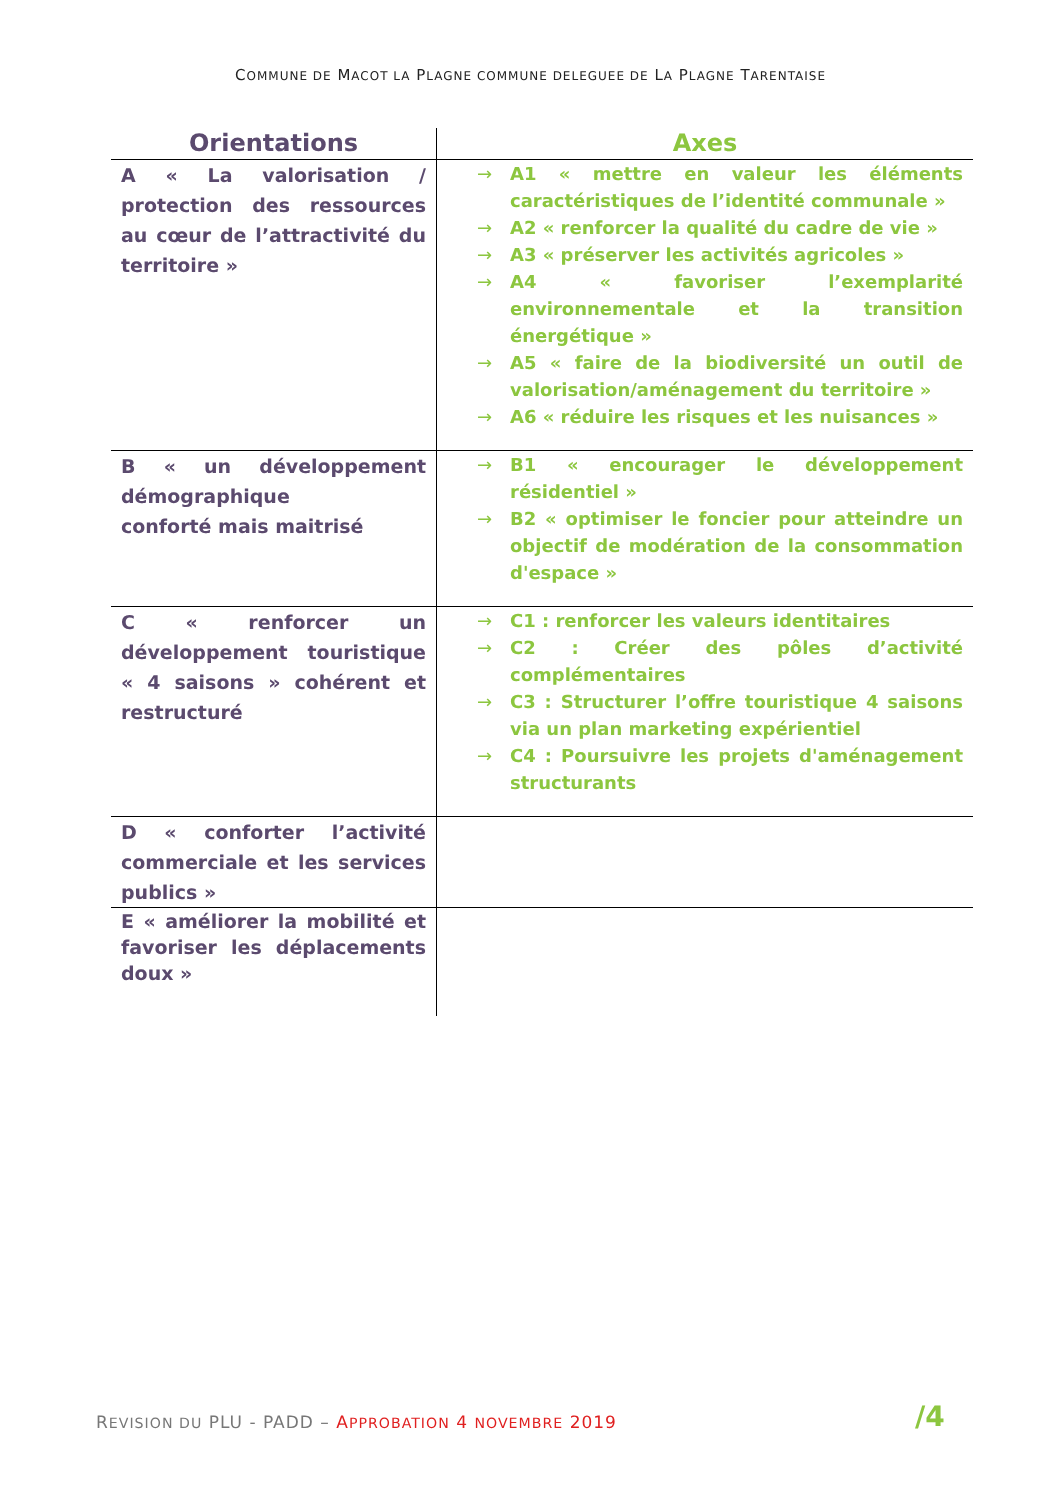COMMUNE DE MACOT LA PLAGNE COMMUNE DELEGUEE DE LA PLAGNE TARENTAISE
| Orientations | Axes |
| --- | --- |
| A « La valorisation / protection des ressources au cœur de l’attractivité du territoire » | → A1 « mettre en valeur les éléments caractéristiques de l’identité communale » → A2 « renforcer la qualité du cadre de vie » → A3 « préserver les activités agricoles » → A4 « favoriser l’exemplarité environnementale et la transition énergétique » → A5 « faire de la biodiversité un outil de valorisation/aménagement du territoire » → A6 « réduire les risques et les nuisances » |
| B « un développement démographique conforté mais maitrisé | → B1 « encourager le développement résidentiel » → B2 « optimiser le foncier pour atteindre un objectif de modération de la consommation d'espace » |
| C « renforcer un développement touristique « 4 saisons » cohérent et restructuré | → C1 : renforcer les valeurs identitaires → C2 : Créer des pôles d’activité complémentaires → C3 : Structurer l’offre touristique 4 saisons via un plan marketing expérientiel → C4 : Poursuivre les projets d'aménagement structurants |
| D « conforter l’activité commerciale et les services publics » | |
| E « améliorer la mobilité et favoriser les déplacements doux » | |
REVISION DU PLU - PADD – APPROBATION 4 NOVEMBRE 2019
/4